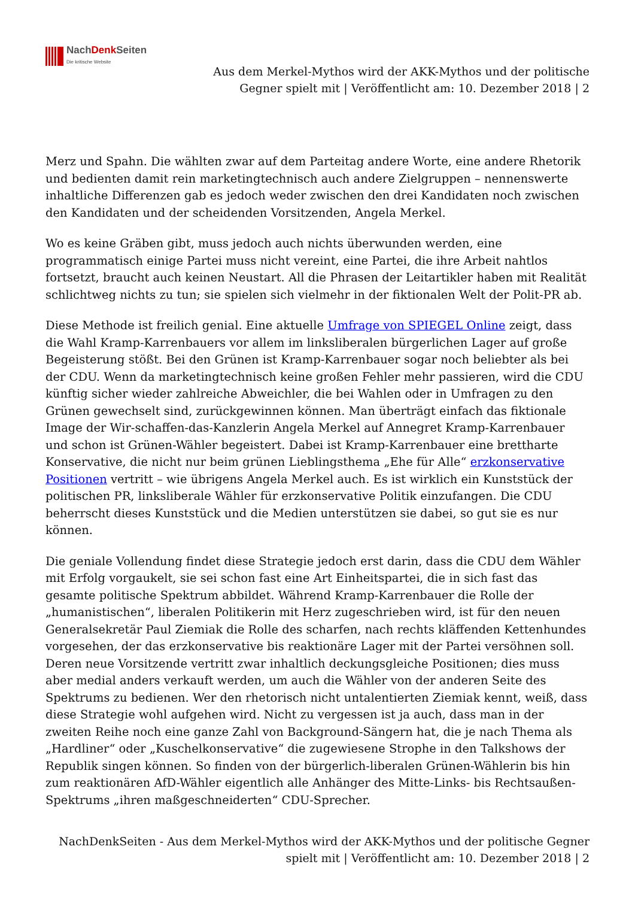NachDenk Seiten
Die kritische Website
Aus dem Merkel-Mythos wird der AKK-Mythos und der politische Gegner spielt mit | Veröffentlicht am: 10. Dezember 2018 | 2
Merz und Spahn. Die wählten zwar auf dem Parteitag andere Worte, eine andere Rhetorik und bedienten damit rein marketingtechnisch auch andere Zielgruppen – nennenswerte inhaltliche Differenzen gab es jedoch weder zwischen den drei Kandidaten noch zwischen den Kandidaten und der scheidenden Vorsitzenden, Angela Merkel.
Wo es keine Gräben gibt, muss jedoch auch nichts überwunden werden, eine programmatisch einige Partei muss nicht vereint, eine Partei, die ihre Arbeit nahtlos fortsetzt, braucht auch keinen Neustart. All die Phrasen der Leitartikler haben mit Realität schlichtweg nichts zu tun; sie spielen sich vielmehr in der fiktionalen Welt der Polit-PR ab.
Diese Methode ist freilich genial. Eine aktuelle Umfrage von SPIEGEL Online zeigt, dass die Wahl Kramp-Karrenbauers vor allem im linksliberalen bürgerlichen Lager auf große Begeisterung stößt. Bei den Grünen ist Kramp-Karrenbauer sogar noch beliebter als bei der CDU. Wenn da marketingtechnisch keine großen Fehler mehr passieren, wird die CDU künftig sicher wieder zahlreiche Abweichler, die bei Wahlen oder in Umfragen zu den Grünen gewechselt sind, zurückgewinnen können. Man überträgt einfach das fiktionale Image der Wir-schaffen-das-Kanzlerin Angela Merkel auf Annegret Kramp-Karrenbauer und schon ist Grünen-Wähler begeistert. Dabei ist Kramp-Karrenbauer eine brettharte Konservative, die nicht nur beim grünen Lieblingsthema „Ehe für Alle“ erzkonservative Positionen vertritt – wie übrigens Angela Merkel auch. Es ist wirklich ein Kunststück der politischen PR, linksliberale Wähler für erzkonservative Politik einzufangen. Die CDU beherrscht dieses Kunststück und die Medien unterstützen sie dabei, so gut sie es nur können.
Die geniale Vollendung findet diese Strategie jedoch erst darin, dass die CDU dem Wähler mit Erfolg vorgaukelt, sie sei schon fast eine Art Einheitspartei, die in sich fast das gesamte politische Spektrum abbildet. Während Kramp-Karrenbauer die Rolle der „humanistischen“, liberalen Politikerin mit Herz zugeschrieben wird, ist für den neuen Generalsekretär Paul Ziemiak die Rolle des scharfen, nach rechts kläffenden Kettenhundes vorgesehen, der das erzkonservative bis reaktionäre Lager mit der Partei versöhnen soll. Deren neue Vorsitzende vertritt zwar inhaltlich deckungsgleiche Positionen; dies muss aber medial anders verkauft werden, um auch die Wähler von der anderen Seite des Spektrums zu bedienen. Wer den rhetorisch nicht untalentierten Ziemiak kennt, weiß, dass diese Strategie wohl aufgehen wird. Nicht zu vergessen ist ja auch, dass man in der zweiten Reihe noch eine ganze Zahl von Background-Sängern hat, die je nach Thema als „Hardliner“ oder „Kuschelkonservative“ die zugewiesene Strophe in den Talkshows der Republik singen können. So finden von der bürgerlich-liberalen Grünen-Wählerin bis hin zum reaktionären AfD-Wähler eigentlich alle Anhänger des Mitte-Links- bis Rechtsaußen-Spektrums „ihren maßgeschneiderten“ CDU-Sprecher.
NachDenkSeiten - Aus dem Merkel-Mythos wird der AKK-Mythos und der politische Gegner spielt mit | Veröffentlicht am: 10. Dezember 2018 | 2